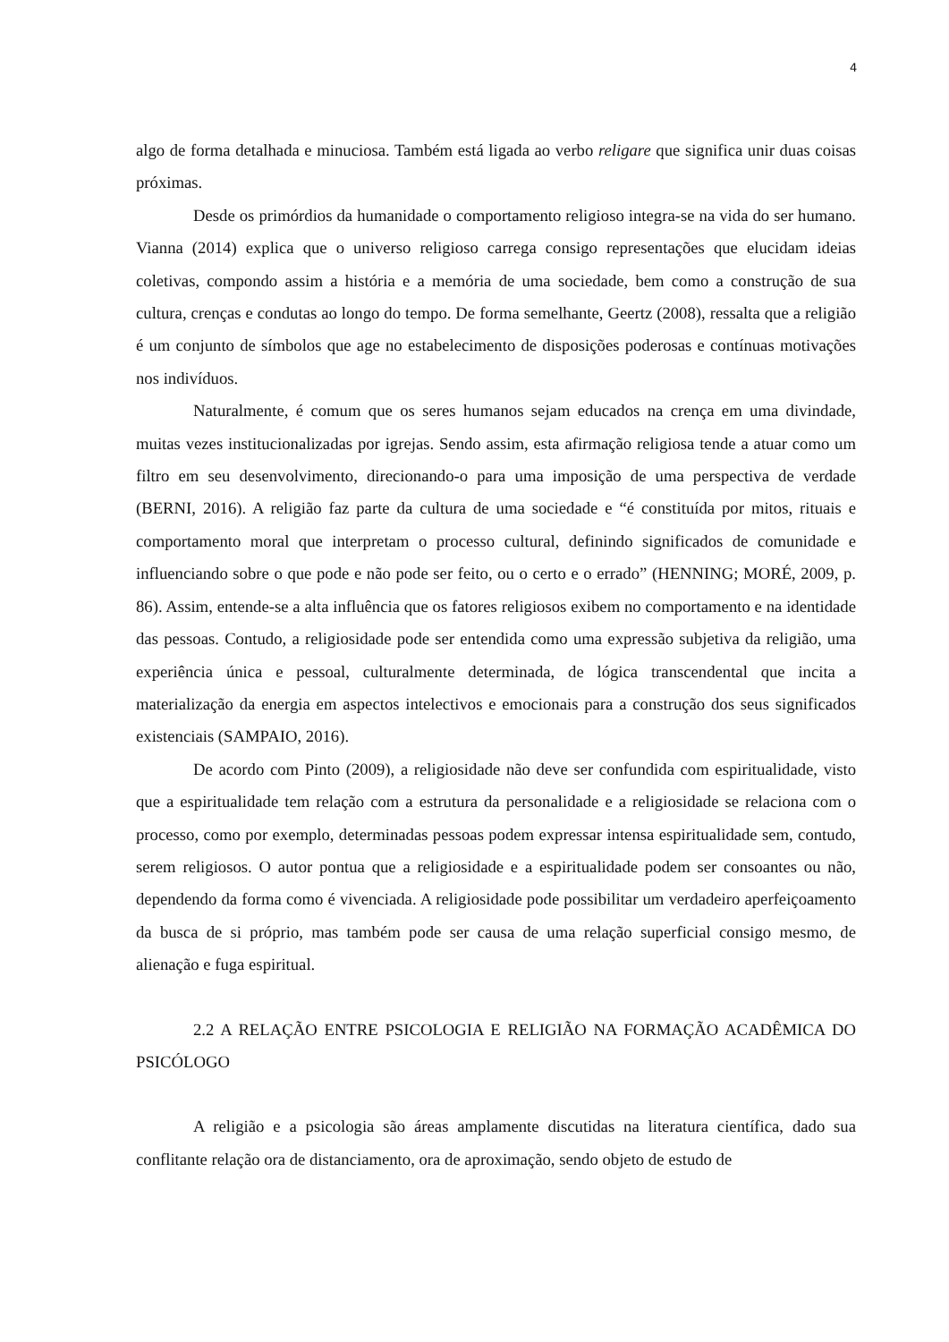4
algo de forma detalhada e minuciosa. Também está ligada ao verbo religare que significa unir duas coisas próximas.
Desde os primórdios da humanidade o comportamento religioso integra-se na vida do ser humano. Vianna (2014) explica que o universo religioso carrega consigo representações que elucidam ideias coletivas, compondo assim a história e a memória de uma sociedade, bem como a construção de sua cultura, crenças e condutas ao longo do tempo. De forma semelhante, Geertz (2008), ressalta que a religião é um conjunto de símbolos que age no estabelecimento de disposições poderosas e contínuas motivações nos indivíduos.
Naturalmente, é comum que os seres humanos sejam educados na crença em uma divindade, muitas vezes institucionalizadas por igrejas. Sendo assim, esta afirmação religiosa tende a atuar como um filtro em seu desenvolvimento, direcionando-o para uma imposição de uma perspectiva de verdade (BERNI, 2016). A religião faz parte da cultura de uma sociedade e “é constituída por mitos, rituais e comportamento moral que interpretam o processo cultural, definindo significados de comunidade e influenciando sobre o que pode e não pode ser feito, ou o certo e o errado” (HENNING; MORÉ, 2009, p. 86). Assim, entende-se a alta influência que os fatores religiosos exibem no comportamento e na identidade das pessoas. Contudo, a religiosidade pode ser entendida como uma expressão subjetiva da religião, uma experiência única e pessoal, culturalmente determinada, de lógica transcendental que incita a materialização da energia em aspectos intelectivos e emocionais para a construção dos seus significados existenciais (SAMPAIO, 2016).
De acordo com Pinto (2009), a religiosidade não deve ser confundida com espiritualidade, visto que a espiritualidade tem relação com a estrutura da personalidade e a religiosidade se relaciona com o processo, como por exemplo, determinadas pessoas podem expressar intensa espiritualidade sem, contudo, serem religiosos. O autor pontua que a religiosidade e a espiritualidade podem ser consoantes ou não, dependendo da forma como é vivenciada. A religiosidade pode possibilitar um verdadeiro aperfeiçoamento da busca de si próprio, mas também pode ser causa de uma relação superficial consigo mesmo, de alienação e fuga espiritual.
2.2 A RELAÇÃO ENTRE PSICOLOGIA E RELIGIÃO NA FORMAÇÃO ACADÊMICA DO PSICÓLOGO
A religião e a psicologia são áreas amplamente discutidas na literatura científica, dado sua conflitante relação ora de distanciamento, ora de aproximação, sendo objeto de estudo de